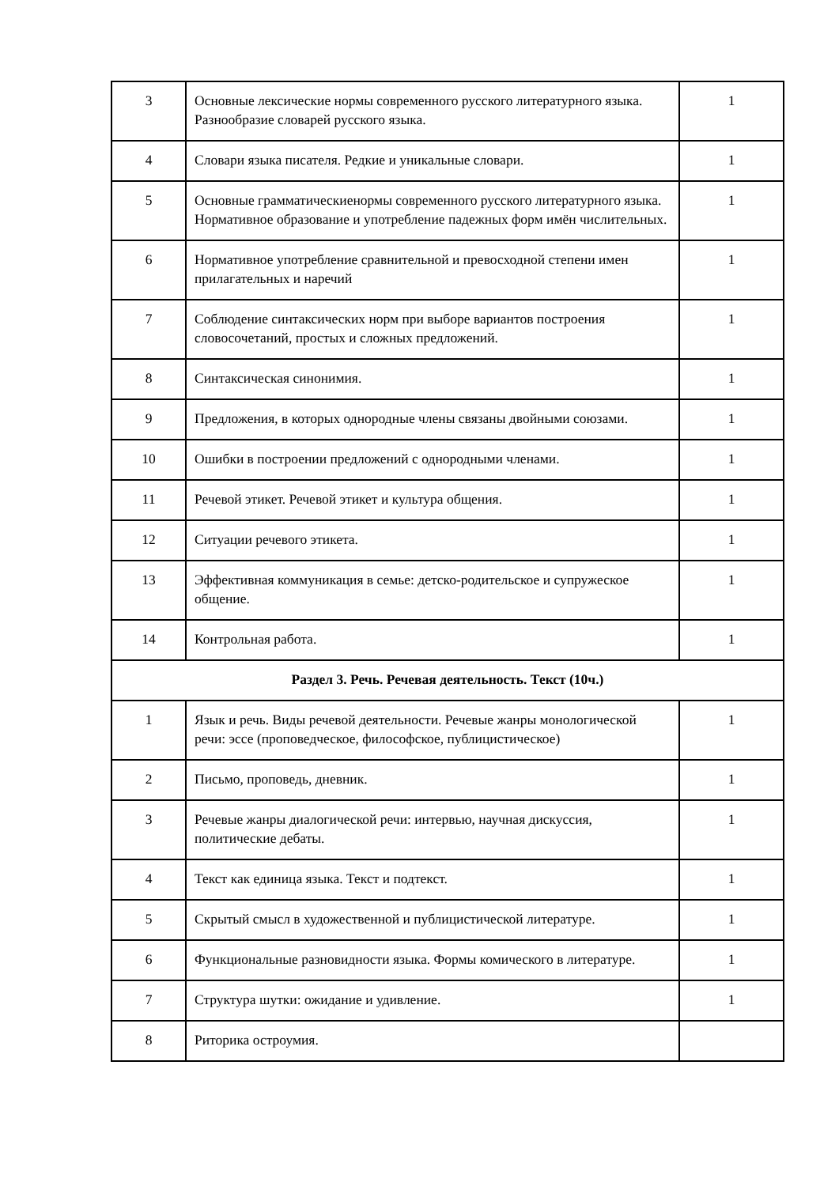| 3 | Основные лексические нормы современного русского литературного языка. Разнообразие словарей русского языка. | 1 |
| 4 | Словари языка писателя. Редкие и уникальные словари. | 1 |
| 5 | Основные грамматическиенормы современного русского литературного языка. Нормативное образование и употребление падежных форм имён числительных. | 1 |
| 6 | Нормативное употребление сравнительной и превосходной степени имен прилагательных и наречий | 1 |
| 7 | Соблюдение синтаксических норм при выборе вариантов построения словосочетаний, простых и сложных предложений. | 1 |
| 8 | Синтаксическая синонимия. | 1 |
| 9 | Предложения, в которых однородные члены связаны двойными союзами. | 1 |
| 10 | Ошибки в построении предложений с однородными членами. | 1 |
| 11 | Речевой этикет. Речевой этикет и культура общения. | 1 |
| 12 | Ситуации речевого этикета. | 1 |
| 13 | Эффективная коммуникация в семье: детско-родительское и супружеское общение. | 1 |
| 14 | Контрольная работа. | 1 |
| Раздел 3. Речь. Речевая деятельность. Текст (10ч.) | | |
| 1 | Язык и речь. Виды речевой деятельности. Речевые жанры монологической речи: эссе (проповедческое, философское, публицистическое) | 1 |
| 2 | Письмо, проповедь, дневник. | 1 |
| 3 | Речевые жанры диалогической речи: интервью, научная дискуссия, политические дебаты. | 1 |
| 4 | Текст как единица языка. Текст и подтекст. | 1 |
| 5 | Скрытый смысл в художественной и публицистической литературе. | 1 |
| 6 | Функциональные разновидности языка. Формы комического в литературе. | 1 |
| 7 | Структура шутки: ожидание и удивление. | 1 |
| 8 | Риторика остроумия. | |